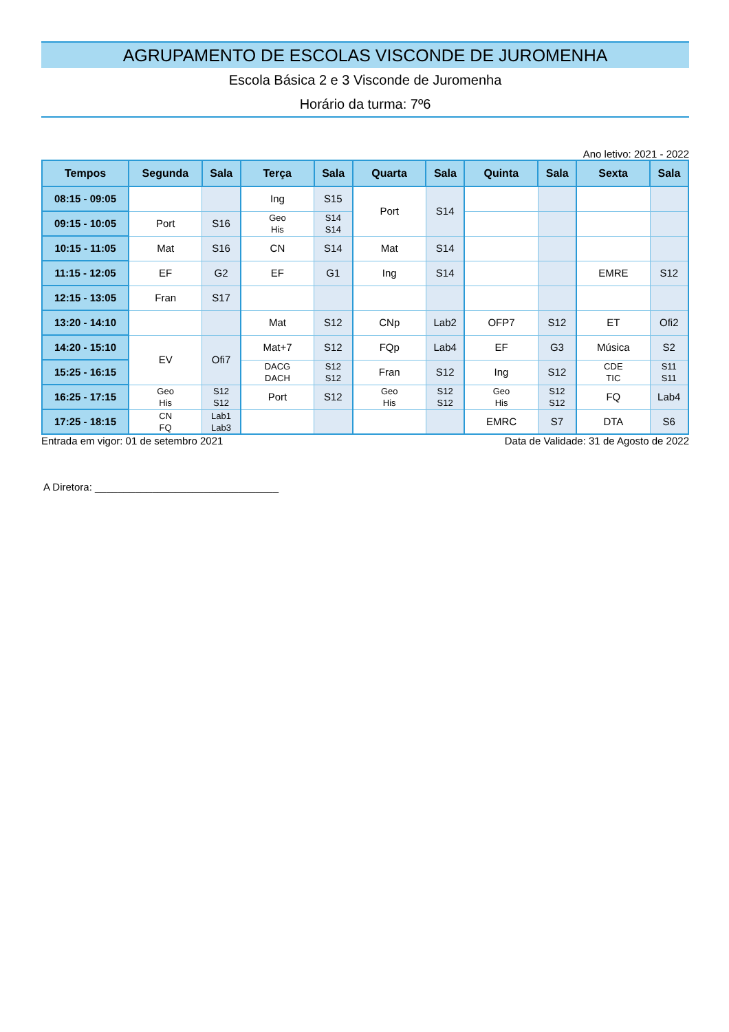AGRUPAMENTO DE ESCOLAS VISCONDE DE JUROMENHA
Escola Básica 2 e 3 Visconde de Juromenha
Horário da turma: 7º6
Ano letivo: 2021 - 2022
| Tempos | Segunda | Sala | Terça | Sala | Quarta | Sala | Quinta | Sala | Sexta | Sala |
| --- | --- | --- | --- | --- | --- | --- | --- | --- | --- | --- |
| 08:15 - 09:05 | | | Ing | S15 | Port | S14 | | | | |
| 09:15 - 10:05 | Port | S16 | Geo His | S14 S14 | | | | | | |
| 10:15 - 11:05 | Mat | S16 | CN | S14 | Mat | S14 | | | | |
| 11:15 - 12:05 | EF | G2 | EF | G1 | Ing | S14 | | | EMRE | S12 |
| 12:15 - 13:05 | Fran | S17 | | | | | | | | |
| 13:20 - 14:10 | | | Mat | S12 | CNp | Lab2 | OFP7 | S12 | ET | Ofi2 |
| 14:20 - 15:10 | EV | Ofi7 | Mat+7 | S12 | FQp | Lab4 | EF | G3 | Música | S2 |
| 15:25 - 16:15 | | | DACG DACH | S12 S12 | Fran | S12 | Ing | S12 | CDE TIC | S11 S11 |
| 16:25 - 17:15 | Geo His | S12 S12 | Port | S12 | Geo His | S12 S12 | Geo His | S12 S12 | FQ | Lab4 |
| 17:25 - 18:15 | CN FQ | Lab1 Lab3 | | | | | EMRC | S7 | DTA | S6 |
Entrada em vigor: 01 de setembro 2021 Data de Validade: 31 de Agosto de 2022
A Diretora: ________________________________